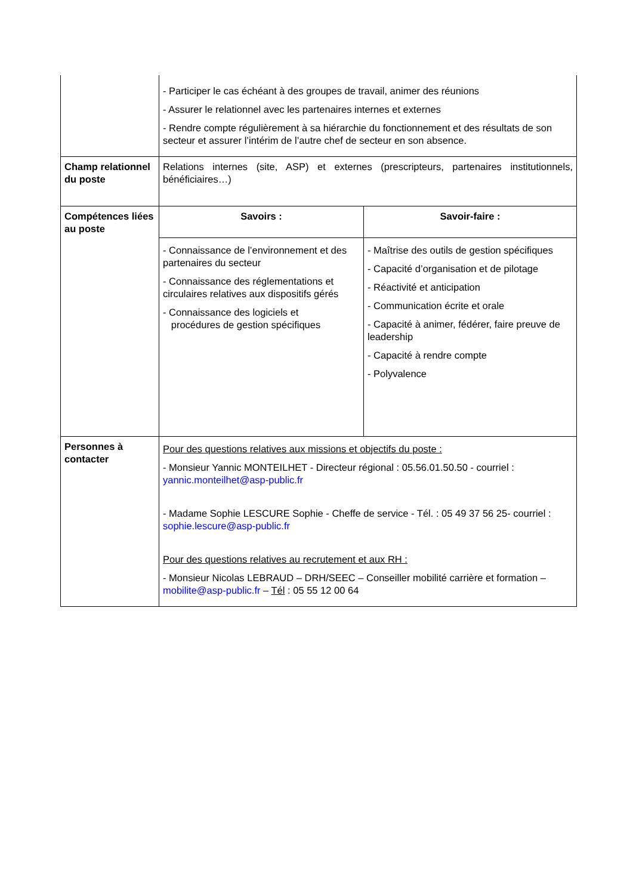| | - Participer le cas échéant à des groupes de travail, animer des réunions - Assurer le relationnel avec les partenaires internes et externes - Rendre compte régulièrement à sa hiérarchie du fonctionnement et des résultats de son secteur et assurer l’intérim de l’autre chef de secteur en son absence. | |
| Champ relationnel du poste | Relations internes (site, ASP) et externes (prescripteurs, partenaires institutionnels, bénéficiaires…) | |
| Compétences liées au poste | Savoirs : | Savoir-faire : |
| | - Connaissance de l’environnement et des partenaires du secteur - Connaissance des réglementations et circulaires relatives aux dispositifs gérés - Connaissance des logiciels et procédures de gestion spécifiques | - Maîtrise des outils de gestion spécifiques - Capacité d’organisation et de pilotage - Réactivité et anticipation - Communication écrite et orale - Capacité à animer, fédérer, faire preuve de leadership - Capacité à rendre compte - Polyvalence |
| Personnes à contacter | Pour des questions relatives aux missions et objectifs du poste : - Monsieur Yannic MONTEILHET - Directeur régional : 05.56.01.50.50 - courriel : yannic.monteilhet@asp-public.fr - Madame Sophie LESCURE Sophie - Cheffe de service - Tél. : 05 49 37 56 25- courriel : sophie.lescure@asp-public.fr Pour des questions relatives au recrutement et aux RH : - Monsieur Nicolas LEBRAUD – DRH/SEEC – Conseiller mobilité carrière et formation – mobilite@asp-public.fr – Tél : 05 55 12 00 64 | |